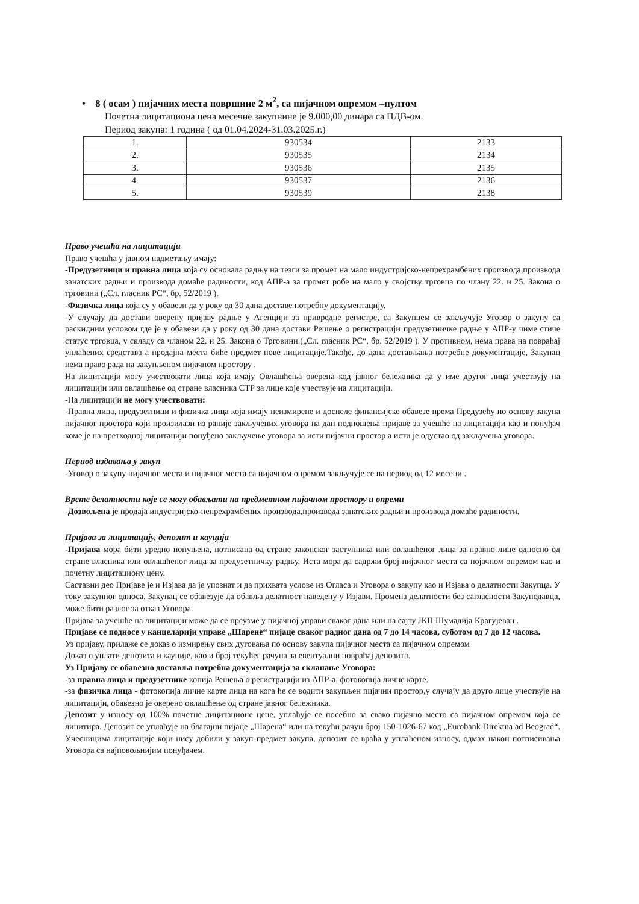• 8 ( осам ) пијачних места површине 2 м<sup>2</sup>, са пијачном опремом –пултом
Почетна лицитациона цена месечне закупнине је 9.000,00 динара са ПДВ-ом.
Период закупа: 1 година ( од 01.04.2024-31.03.2025.г.)
| 1. | 930534 | 2133 |
| 2. | 930535 | 2134 |
| 3. | 930536 | 2135 |
| 4. | 930537 | 2136 |
| 5. | 930539 | 2138 |
Право учешћа на лицитацији
Право учешћа у јавном надметању имају:
-Предузетници и правна лица која су основала радњу на тезги за промет на мало индустријско-непрехрамбених производа,производа занатских радњи и производа домаће радиности, код АПР-а за промет робе на мало у својству трговца по члану 22. и 25. Закона о трговини („Сл. гласник РС“, бр. 52/2019 ).
-Физичка лица која су у обавези да у року од 30 дана доставе потребну документацију.
-У случају да достави оверену пријаву радње у Агенцији за привредне регистре, са Закупцем се закључује Уговор о закупу са раскидним условом где је у обавези да у року од 30 дана достави Решење о регистрацији предузетничке радње у АПР-у чиме стиче статус трговца, у складу са чланом 22. и 25. Закона о Трговини.(„Сл. гласник РС“, бр. 52/2019 ). У противном, нема права на повраћај уплаћених средстава а продајна места биће предмет нове лицитације.Такође, до дана достављања потребне документације, Закупац нема право рада на закупљеном пијачном простору .
На лицитацији могу учествовати лица која имају Овлашћења оверена код јавног бележника да у име другог лица учествују на лицитацији или овлашћење од стране власника СТР за лице које учествује на лицитацији.
-На лицитацији не могу учествовати:
-Правна лица, предузетници и физичка лица која имају неизмирене и доспеле финансијске обавезе према Предузећу по основу закупа пијачног простора који произилази из раније закључених уговора на дан подношења пријаве за учешће на лицитацији као и понуђач коме је на претходној лицитацији понуђено закључење уговора за исти пијачни простор а исти је одустао од закључења уговора.
Период издавања у закуп
-Уговор о закупу пијачног места и пијачног места са пијачном опремом закључује се на период од 12 месеци .
Врсте делатности које се могу обављати на предметном пијачном простору и опреми
-Дозвољена је продаја индустријско-непрехрамбених производа,производа занатских радњи и производа домаће радиности.
Пријава за лицитацију, депозит и кауција
-Пријава мора бити уредно попуњена, потписана од стране законског заступника или овлашћеног лица за правно лице односно од стране власника или овлашћеног лица за предузетничку радњу. Иста мора да садржи број пијачног места са појачном опремом као и почетну лицитациону цену.
Саставни део Пријаве је и Изјава да је упознат и да прихвата услове из Огласа и Уговора о закупу као и Изјава о делатности Закупца. У току закупног односа, Закупац се обавезује да обавља делатност наведену у Изјави. Промена делатности без сагласности Закуподавца, може бити разлог за отказ Уговора.
Пријава за учешће на лицитацији може да се преузме у пијачној управи сваког дана или на сајту ЈКП Шумадија Крагујевац .
Пријаве се подносе у канцеларији управе „Шарене“ пијаце сваког радног дана од 7 до 14 часова, суботом од 7 до 12 часова.
Уз пријаву, прилаже се доказ о измирењу свих дуговања по основу закупа пијачног места са пијачном опремом
Доказ о уплати депозита и кауције, као и број текућег рачуна за евентуални повраћај депозита.
Уз Пријаву се обавезно доставља потребна документација за склапање Уговора:
-за правна лица и предузетнике копија Решења о регистрацији из АПР-а, фотокопија личне карте.
-за физичка лица - фотокопија личне карте лица на кога ће се водити закупљен пијачни простор,у случају да друго лице учествује на лицитацији, обавезно је оверено овлашћење од стране јавног бележника.
Депозит у износу од 100% почетне лицитационе цене, уплаћује се посебно за свако пијачно место са пијачном опремом која се лицитира. Депозит се уплаћује на благајни пијаце „Шарена“ или на текући рачун број 150-1026-67 код „Eurobank Direktna ad Beograd“. Учесницима лицитације који нису добили у закуп предмет закупа, депозит се враћа у уплаћеном износу, одмах након потписивања Уговора са најповољнијим понуђачем.